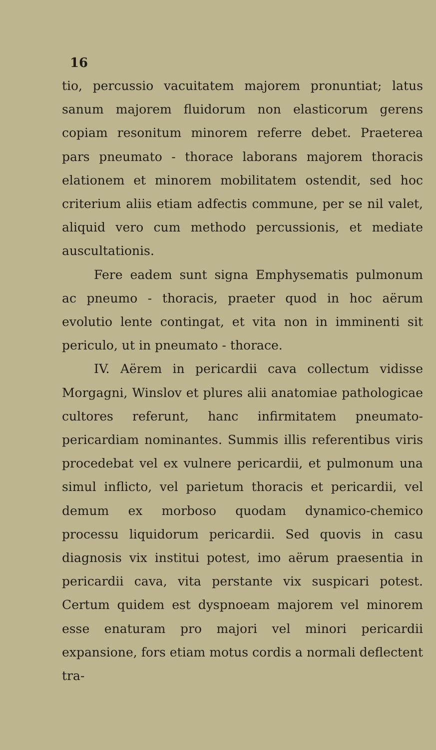16
tio, percussio vacuitatem majorem pronuntiat; latus sanum majorem fluidorum non elasticorum gerens copiam resonitum minorem referre debet. Praeterea pars pneumato - thorace laborans majorem thoracis elationem et minorem mobilitatem ostendit, sed hoc criterium aliis etiam adfectis commune, per se nil valet, aliquid vero cum methodo percussionis, et mediate auscultationis.
Fere eadem sunt signa Emphysematis pulmonum ac pneumo - thoracis, praeter quod in hoc aërum evolutio lente contingat, et vita non in imminenti sit periculo, ut in pneumato - thorace.
IV. Aërem in pericardii cava collectum vidisse Morgagni, Winslov et plures alii anatomiae pathologicae cultores referunt, hanc infirmitatem pneumato-pericardiam nominantes. Summis illis referentibus viris procedebat vel ex vulnere pericardii, et pulmonum una simul inflicto, vel parietum thoracis et pericardii, vel demum ex morboso quodam dynamico-chemico processu liquidorum pericardii. Sed quovis in casu diagnosis vix institui potest, imo aërum praesentia in pericardii cava, vita perstante vix suspicari potest. Certum quidem est dyspnoeam majorem vel minorem esse enaturam pro majori vel minori pericardii expansione, fors etiam motus cordis a normali deflectent tra-